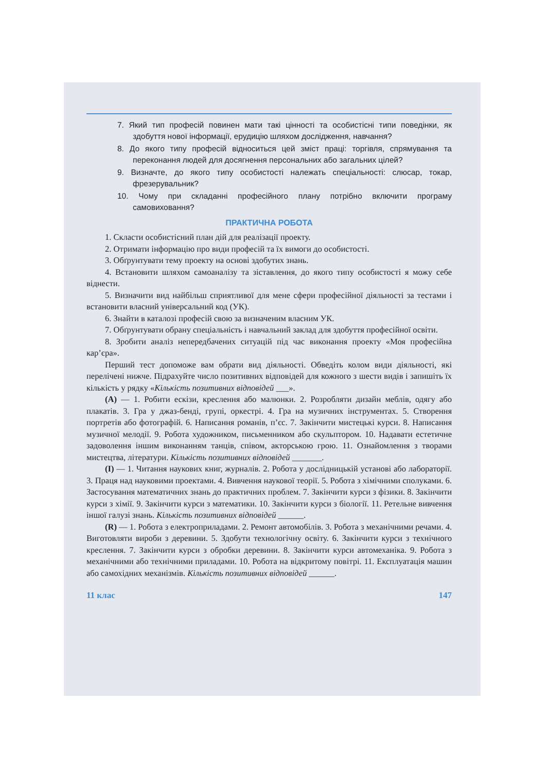7. Який тип професій повинен мати такі цінності та особистісні типи поведінки, як здобуття нової інформації, ерудицію шляхом дослідження, навчання?
8. До якого типу професій відноситься цей зміст праці: торгівля, спрямування та переконання людей для досягнення персональних або загальних цілей?
9. Визначте, до якого типу особистості належать спеціальності: слюсар, токар, фрезерувальник?
10. Чому при складанні професійного плану потрібно включити програму самовиховання?
ПРАКТИЧНА РОБОТА
1. Скласти особистісний план дій для реалізації проекту.
2. Отримати інформацію про види професій та їх вимоги до особистості.
3. Обґрунтувати тему проекту на основі здобутих знань.
4. Встановити шляхом самоаналізу та зіставлення, до якого типу особистості я можу себе віднести.
5. Визначити вид найбільш сприятливої для мене сфери професійної діяльності за тестами і встановити власний універсальний код (УК).
6. Знайти в каталозі професій свою за визначеним власним УК.
7. Обґрунтувати обрану спеціальність і навчальний заклад для здобуття професійної освіти.
8. Зробити аналіз непередбачених ситуацій під час виконання проекту «Моя професійна кар’єра».
Перший тест допоможе вам обрати вид діяльності. Обведіть колом види діяльності, які перелічені нижче. Підрахуйте число позитивних відповідей для кожного з шести видів і запишіть їх кількість у рядку «Кількість позитивних відповідей ___».
(А) — 1. Робити ескізи, креслення або малюнки. 2. Розробляти дизайн меблів, одягу або плакатів. 3. Гра у джаз-бенді, групі, оркестрі. 4. Гра на музичних інструментах. 5. Створення портретів або фотографій. 6. Написання романів, п’єс. 7. Закінчити мистецькі курси. 8. Написання музичної мелодії. 9. Робота художником, письменником або скульптором. 10. Надавати естетичне задоволення іншим виконанням танців, співом, акторською грою. 11. Ознайомлення з творами мистецтва, літератури. Кількість позитивних відповідей _______.
(І) — 1. Читання наукових книг, журналів. 2. Робота у дослідницькій установі або лабораторії. 3. Праця над науковими проектами. 4. Вивчення наукової теорії. 5. Робота з хімічними сполуками. 6. Застосування математичних знань до практичних проблем. 7. Закінчити курси з фізики. 8. Закінчити курси з хімії. 9. Закінчити курси з математики. 10. Закінчити курси з біології. 11. Ретельне вивчення іншої галузі знань. Кількість позитивних відповідей ______.
(R) — 1. Робота з електроприладами. 2. Ремонт автомобілів. 3. Робота з механічними речами. 4. Виготовляти вироби з деревини. 5. Здобути технологічну освіту. 6. Закінчити курси з технічного креслення. 7. Закінчити курси з обробки деревини. 8. Закінчити курси автомеханіка. 9. Робота з механічними або технічними приладами. 10. Робота на відкритому повітрі. 11. Експлуатація машин або самохідних механізмів. Кількість позитивних відповідей ______.
11 клас 147